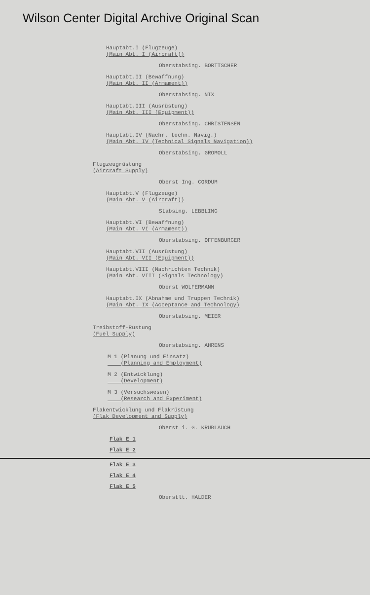Wilson Center Digital Archive Original Scan
Hauptabt.I (Flugzeuge)
(Main Abt. I (Aircraft))
Oberstabsing. BORTTSCHER
Hauptabt.II (Bewaffnung)
(Main Abt. II (Armament))
Oberstabsing. NIX
Hauptabt.III (Ausrüstung)
(Main Abt. III (Equipment))
Oberstabsing. CHRISTENSEN
Hauptabt.IV (Nachr. techn. Navig.)
(Main Abt. IV (Technical Signals Navigation))
Oberstabsing. GROMOLL
Flugzeugrüstung
(Aircraft Supply)
Oberst Ing. CORDUM
Hauptabt.V (Flugzeuge)
(Main Abt. V (Aircraft))
Stabsing. LEBBLING
Hauptabt.VI (Bewaffnung)
(Main Abt. VI (Armament))
Oberstabsing. OFFENBURGER
Hauptabt.VII (Ausrüstung)
(Main Abt. VII (Equipment))
Hauptabt.VIII (Nachrichten Technik)
(Main Abt. VIII (Signals Technology)
Oberst WOLFERMANN
Hauptabt.IX (Abnahme und Truppen Technik)
(Main Abt. IX (Acceptance and Technology)
Oberstabsing. MEIER
Treibstoff-Rüstung
(Fuel Supply)
Oberstabsing. AHRENS
M 1 (Planung und Einsatz)
(Planning and Employment)
M 2 (Entwicklung)
(Development)
M 3 (Versuchswesen)
(Research and Experiment)
Flakentwicklung und Flakrüstung
(Flak Development and Supply)
Oberst i. G. KRUBLAUCH
Flak E 1
Flak E 2
Flak E 3
Flak E 4
Flak E 5
Oberstlt. HALDER